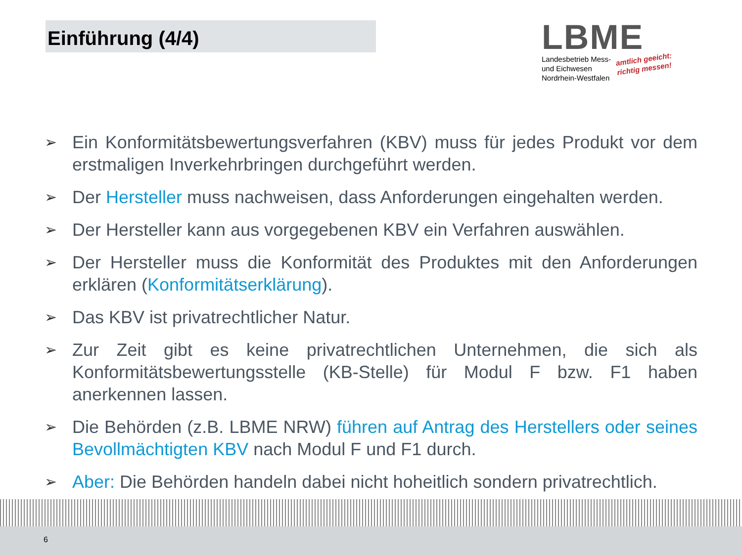Einführung (4/4)
LBME
Landesbetrieb Mess-
und Eichwesen
Nordrhein-Westfalen
amtlich geeicht:
richtig messen!
➢ Ein Konformitätsbewertungsverfahren (KBV) muss für jedes Produkt vor dem erstmaligen Inverkehrbringen durchgeführt werden.
➢ Der Hersteller muss nachweisen, dass Anforderungen eingehalten werden.
➢ Der Hersteller kann aus vorgegebenen KBV ein Verfahren auswählen.
➢ Der Hersteller muss die Konformität des Produktes mit den Anforderungen erklären (Konformitätserklärung).
➢ Das KBV ist privatrechtlicher Natur.
➢ Zur Zeit gibt es keine privatrechtlichen Unternehmen, die sich als Konformitätsbewertungsstelle (KB-Stelle) für Modul F bzw. F1 haben anerkennen lassen.
➢ Die Behörden (z.B. LBME NRW) führen auf Antrag des Herstellers oder seines Bevollmächtigten KBV nach Modul F und F1 durch.
➢ Aber: Die Behörden handeln dabei nicht hoheitlich sondern privatrechtlich.
6